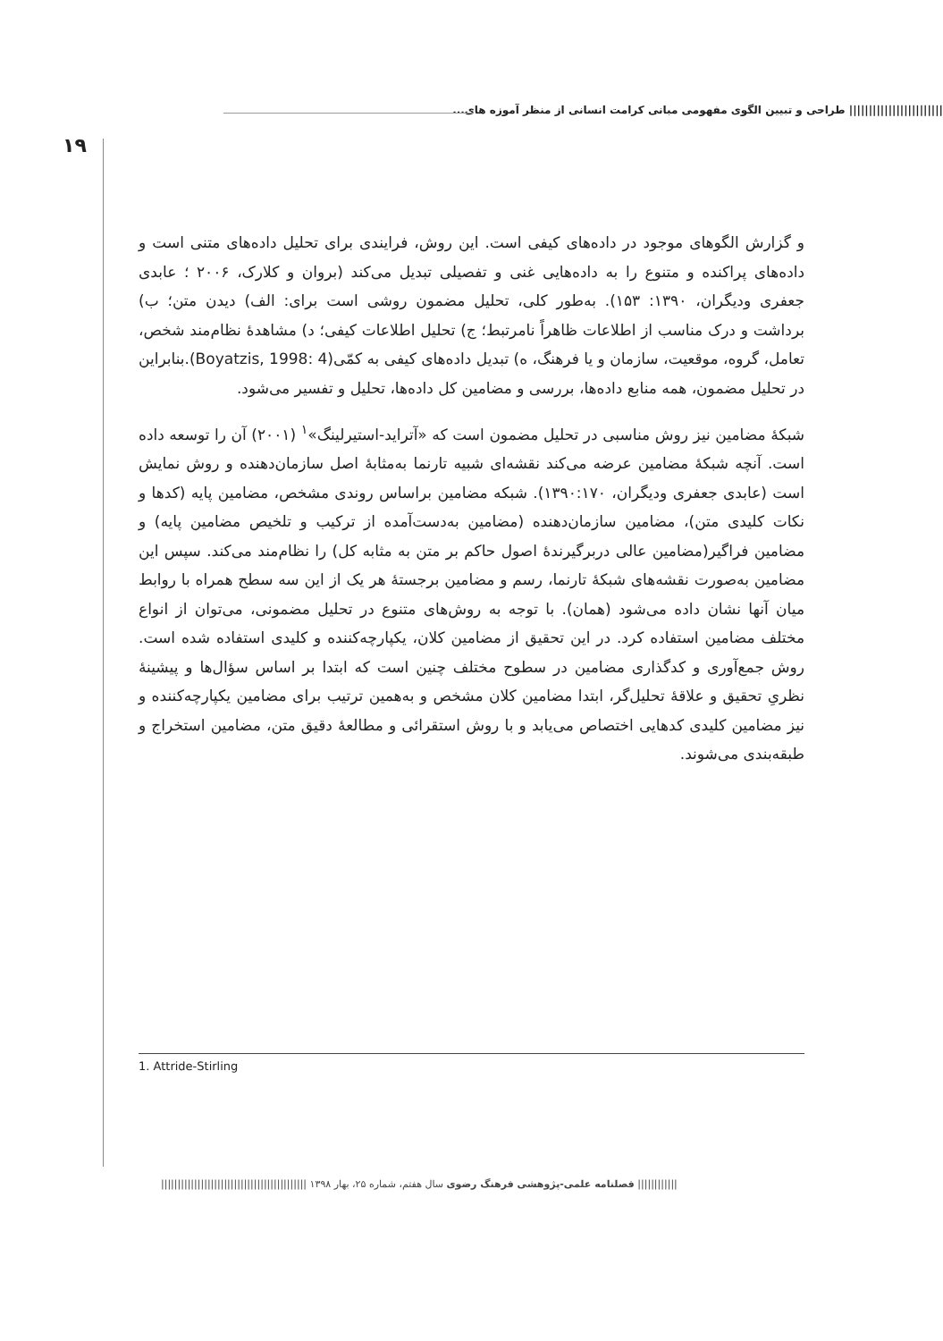|||||||||||||||||||||||| طراحی و تبیین الگوی مفهومی مبانی کرامت انسانی از منظر آموزه های...
۱۹
و گزارش الگوهای موجود در داده‌های کیفی است. این روش، فرایندی برای تحلیل داده‌های متنی است و داده‌های پراکنده و متنوع را به داده‌هایی غنی و تفصیلی تبدیل می‌کند (بروان و کلارک، ۲۰۰۶ ؛ عابدی جعفری ودیگران، ۱۳۹۰: ۱۵۳). به‌طور کلی، تحلیل مضمون روشی است برای: الف) دیدن متن؛ ب) برداشت و درک مناسب از اطلاعات ظاهراً نامرتبط؛ ج) تحلیل اطلاعات کیفی؛ د) مشاهدهٔ نظام‌مند شخص، تعامل، گروه، موقعیت، سازمان و یا فرهنگ، ه) تبدیل داده‌های کیفی به کمّی(Boyatzis, 1998: 4).بنابراین در تحلیل مضمون، همه منابع داده‌ها، بررسی و مضامین کل داده‌ها، تحلیل و تفسیر می‌شود.
شبکهٔ مضامین نیز روش مناسبی در تحلیل مضمون است که «آتراید-استیرلینگ»<sup>۱</sup> (۲۰۰۱) آن را توسعه داده است. آنچه شبکهٔ مضامین عرضه می‌کند نقشه‌ای شبیه تارنما به‌مثابهٔ اصل سازمان‌دهنده و روش نمایش است (عابدی جعفری ودیگران، ۱۳۹۰:۱۷۰). شبکه مضامین براساس روندی مشخص، مضامین پایه (کدها و نکات کلیدی متن)، مضامین سازمان‌دهنده (مضامین به‌دست‌آمده از ترکیب و تلخیص مضامین پایه) و مضامین فراگیر(مضامین عالی دربرگیرندهٔ اصول حاکم بر متن به مثابه کل) را نظام‌مند می‌کند. سپس این مضامین به‌صورت نقشه‌های شبکهٔ تارنما، رسم و مضامین برجستهٔ هر یک از این سه سطح همراه با روابط میان آنها نشان داده می‌شود (همان). با توجه به روش‌های متنوع در تحلیل مضمونی، می‌توان از انواع مختلف مضامین استفاده کرد. در این تحقیق از مضامین کلان، یکپارچه‌کننده و کلیدی استفاده شده است. روش جمع‌آوری و کدگذاری مضامین در سطوح مختلف چنین است که ابتدا بر اساس سؤال‌ها و پیشینهٔ نظریِ تحقیق و علاقهٔ تحلیل‌گر، ابتدا مضامین کلان مشخص و به‌همین ترتیب برای مضامین یکپارچه‌کننده و نیز مضامین کلیدی کدهایی اختصاص می‌یابد و با روش استقرائی و مطالعهٔ دقیق متن، مضامین استخراج و طبقه‌بندی می‌شوند.
1. Attride-Stirling
|||||||||||| فصلنامه علمی-پژوهشی فرهنگ رضوی سال هفتم، شماره ۲۵، بهار ۱۳۹۸ ||||||||||||||||||||||||||||||||||||||||||||